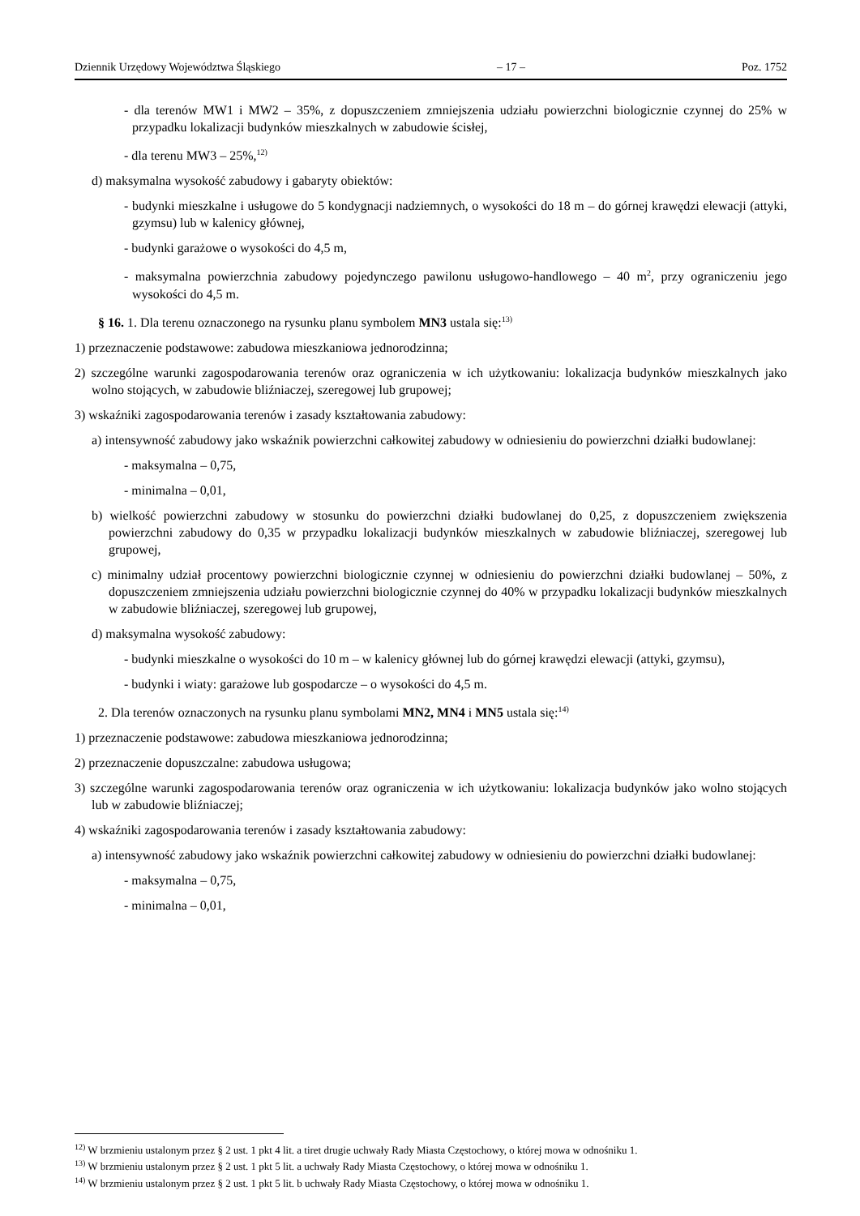Dziennik Urzędowy Województwa Śląskiego – 17 – Poz. 1752
- dla terenów MW1 i MW2 – 35%, z dopuszczeniem zmniejszenia udziału powierzchni biologicznie czynnej do 25% w przypadku lokalizacji budynków mieszkalnych w zabudowie ścisłej,
- dla terenu MW3 – 25%,<sup>12)</sup>
d) maksymalna wysokość zabudowy i gabaryty obiektów:
- budynki mieszkalne i usługowe do 5 kondygnacji nadziemnych, o wysokości do 18 m – do górnej krawędzi elewacji (attyki, gzymsu) lub w kalenicy głównej,
- budynki garażowe o wysokości do 4,5 m,
- maksymalna powierzchnia zabudowy pojedynczego pawilonu usługowo-handlowego – 40 m<sup>2</sup>, przy ograniczeniu jego wysokości do 4,5 m.
§ 16. 1. Dla terenu oznaczonego na rysunku planu symbolem MN3 ustala się:<sup>13)</sup>
1) przeznaczenie podstawowe: zabudowa mieszkaniowa jednorodzinna;
2) szczególne warunki zagospodarowania terenów oraz ograniczenia w ich użytkowaniu: lokalizacja budynków mieszkalnych jako wolno stojących, w zabudowie bliźniaczej, szeregowej lub grupowej;
3) wskaźniki zagospodarowania terenów i zasady kształtowania zabudowy:
a) intensywność zabudowy jako wskaźnik powierzchni całkowitej zabudowy w odniesieniu do powierzchni działki budowlanej:
- maksymalna – 0,75,
- minimalna – 0,01,
b) wielkość powierzchni zabudowy w stosunku do powierzchni działki budowlanej do 0,25, z dopuszczeniem zwiększenia powierzchni zabudowy do 0,35 w przypadku lokalizacji budynków mieszkalnych w zabudowie bliźniaczej, szeregowej lub grupowej,
c) minimalny udział procentowy powierzchni biologicznie czynnej w odniesieniu do powierzchni działki budowlanej – 50%, z dopuszczeniem zmniejszenia udziału powierzchni biologicznie czynnej do 40% w przypadku lokalizacji budynków mieszkalnych w zabudowie bliźniaczej, szeregowej lub grupowej,
d) maksymalna wysokość zabudowy:
- budynki mieszkalne o wysokości do 10 m – w kalenicy głównej lub do górnej krawędzi elewacji (attyki, gzymsu),
- budynki i wiaty: garażowe lub gospodarcze – o wysokości do 4,5 m.
2. Dla terenów oznaczonych na rysunku planu symbolami MN2, MN4 i MN5 ustala się:<sup>14)</sup>
1) przeznaczenie podstawowe: zabudowa mieszkaniowa jednorodzinna;
2) przeznaczenie dopuszczalne: zabudowa usługowa;
3) szczególne warunki zagospodarowania terenów oraz ograniczenia w ich użytkowaniu: lokalizacja budynków jako wolno stojących lub w zabudowie bliźniaczej;
4) wskaźniki zagospodarowania terenów i zasady kształtowania zabudowy:
a) intensywność zabudowy jako wskaźnik powierzchni całkowitej zabudowy w odniesieniu do powierzchni działki budowlanej:
- maksymalna – 0,75,
- minimalna – 0,01,
<sup>12)</sup> W brzmieniu ustalonym przez § 2 ust. 1 pkt 4 lit. a tiret drugie uchwały Rady Miasta Częstochowy, o której mowa w odnośniku 1.
<sup>13)</sup> W brzmieniu ustalonym przez § 2 ust. 1 pkt 5 lit. a uchwały Rady Miasta Częstochowy, o której mowa w odnośniku 1.
<sup>14)</sup> W brzmieniu ustalonym przez § 2 ust. 1 pkt 5 lit. b uchwały Rady Miasta Częstochowy, o której mowa w odnośniku 1.